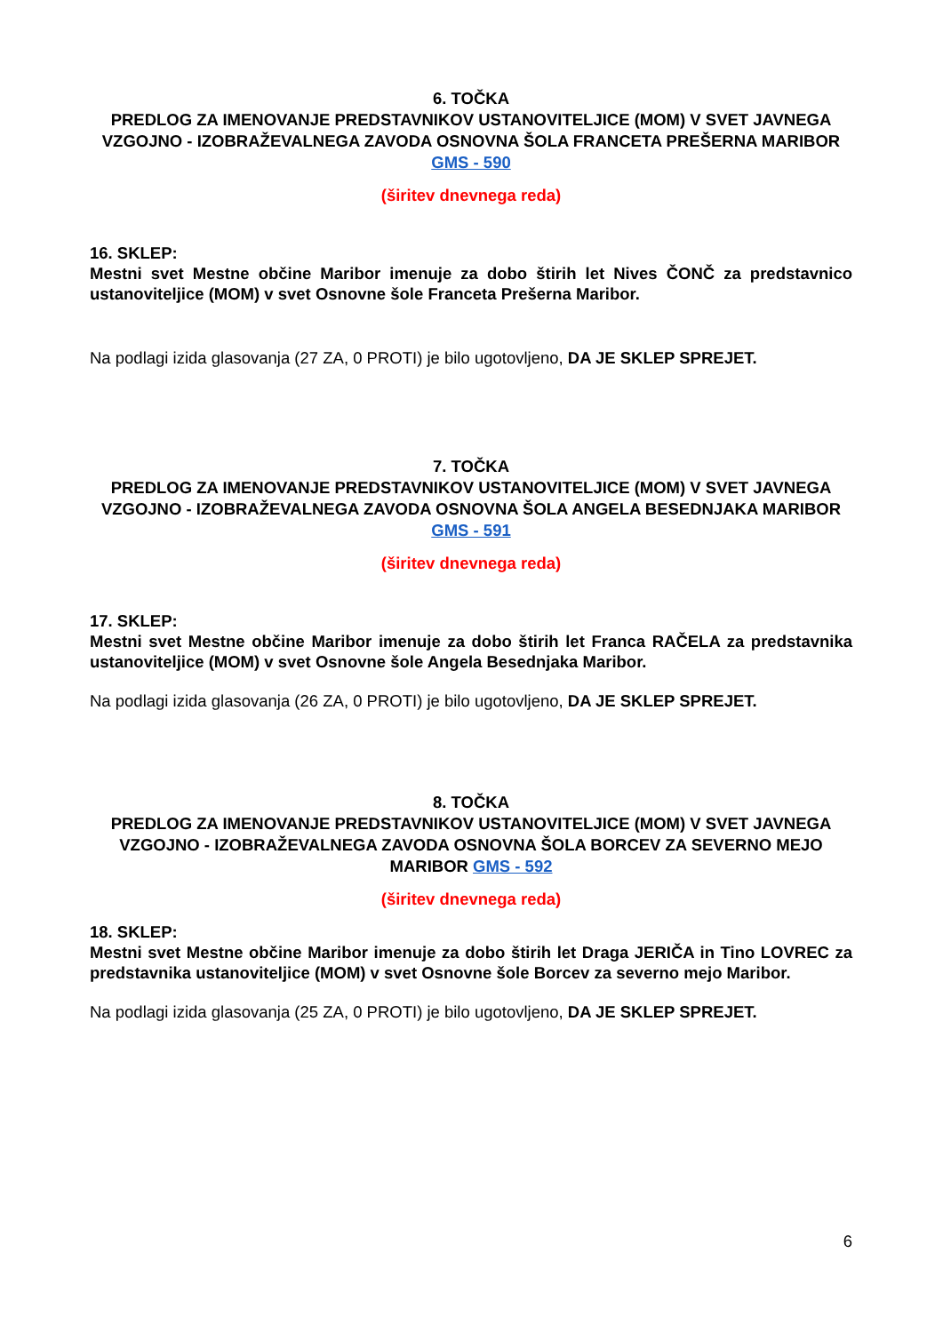6. TOČKA
PREDLOG ZA IMENOVANJE PREDSTAVNIKOV USTANOVITELJICE (MOM) V SVET JAVNEGA VZGOJNO - IZOBRAŽEVALNEGA ZAVODA OSNOVNA ŠOLA FRANCETA PREŠERNA MARIBOR GMS - 590
(širitev dnevnega reda)
16. SKLEP:
Mestni svet Mestne občine Maribor imenuje za dobo štirih let Nives ČONČ za predstavnico ustanoviteljice (MOM) v svet Osnovne šole Franceta Prešerna Maribor.
Na podlagi izida glasovanja (27 ZA, 0 PROTI) je bilo ugotovljeno, DA JE SKLEP SPREJET.
7. TOČKA
PREDLOG ZA IMENOVANJE PREDSTAVNIKOV USTANOVITELJICE (MOM) V SVET JAVNEGA VZGOJNO - IZOBRAŽEVALNEGA ZAVODA OSNOVNA ŠOLA ANGELA BESEDNJAKA MARIBOR GMS - 591
(širitev dnevnega reda)
17. SKLEP:
Mestni svet Mestne občine Maribor imenuje za dobo štirih let Franca RAČELA za predstavnika ustanoviteljice (MOM) v svet Osnovne šole Angela Besednjaka Maribor.
Na podlagi izida glasovanja (26 ZA, 0 PROTI) je bilo ugotovljeno, DA JE SKLEP SPREJET.
8. TOČKA
PREDLOG ZA IMENOVANJE PREDSTAVNIKOV USTANOVITELJICE (MOM) V SVET JAVNEGA VZGOJNO - IZOBRAŽEVALNEGA ZAVODA OSNOVNA ŠOLA BORCEV ZA SEVERNO MEJO MARIBOR GMS - 592
(širitev dnevnega reda)
18. SKLEP:
Mestni svet Mestne občine Maribor imenuje za dobo štirih let Draga JERIČA in Tino LOVREC za predstavnika ustanoviteljice (MOM) v svet Osnovne šole Borcev za severno mejo Maribor.
Na podlagi izida glasovanja (25 ZA, 0 PROTI) je bilo ugotovljeno, DA JE SKLEP SPREJET.
6